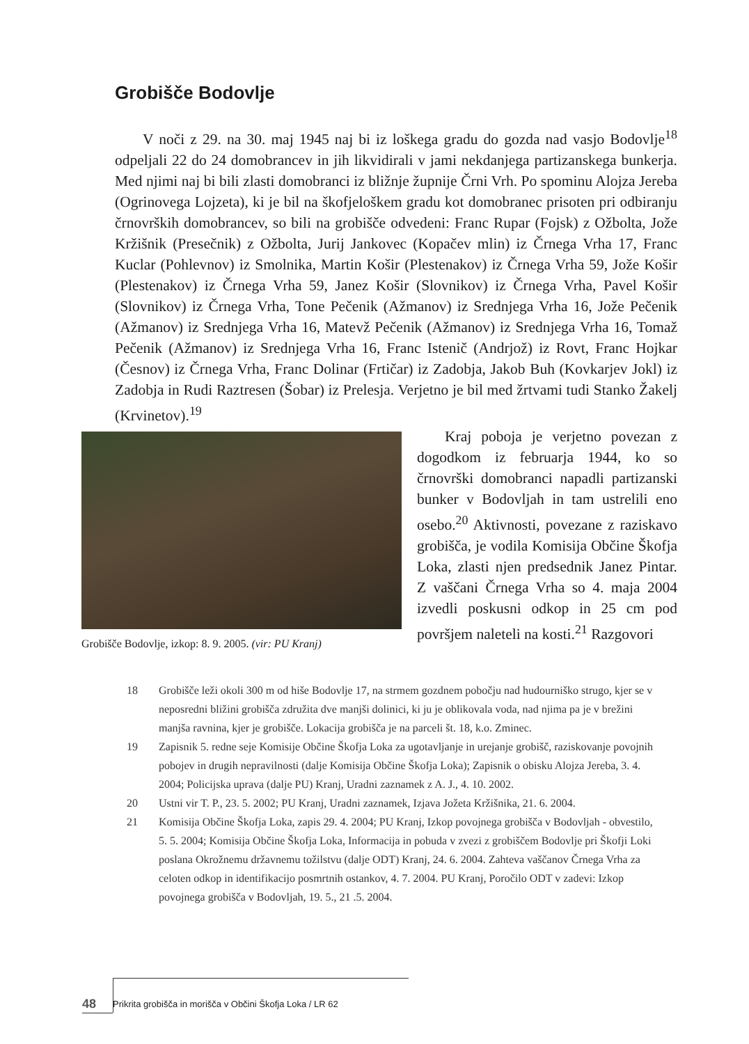Grobišče Bodovlje
V noči z 29. na 30. maj 1945 naj bi iz loškega gradu do gozda nad vasjo Bodovlje<sup>18</sup> odpeljali 22 do 24 domobrancev in jih likvidirali v jami nekdanjega partizanskega bunkerja. Med njimi naj bi bili zlasti domobranci iz bližnje župnije Črni Vrh. Po spominu Alojza Jereba (Ogrinovega Lojzeta), ki je bil na škofjeloškem gradu kot domobranec prisoten pri odbiranju črnovrških domobrancev, so bili na grobišče odvedeni: Franc Rupar (Fojsk) z Ožbolta, Jože Kržišnik (Presečnik) z Ožbolta, Jurij Jankovec (Kopačev mlin) iz Črnega Vrha 17, Franc Kuclar (Pohlevnov) iz Smolnika, Martin Košir (Plestenakov) iz Črnega Vrha 59, Jože Košir (Plestenakov) iz Črnega Vrha 59, Janez Košir (Slovnikov) iz Črnega Vrha, Pavel Košir (Slovnikov) iz Črnega Vrha, Tone Pečenik (Ažmanov) iz Srednjega Vrha 16, Jože Pečenik (Ažmanov) iz Srednjega Vrha 16, Matevž Pečenik (Ažmanov) iz Srednjega Vrha 16, Tomaž Pečenik (Ažmanov) iz Srednjega Vrha 16, Franc Istenič (Andrjož) iz Rovt, Franc Hojkar (Česnov) iz Črnega Vrha, Franc Dolinar (Frtičar) iz Zadobja, Jakob Buh (Kovkarjev Jokl) iz Zadobja in Rudi Raztresen (Šobar) iz Prelesja. Verjetno je bil med žrtvami tudi Stanko Žakelj (Krvinetov).<sup>19</sup>
Grobišče Bodovlje, izkop: 8. 9. 2005. (vir: PU Kranj)
Kraj poboja je verjetno povezan z dogodkom iz februarja 1944, ko so črnovrški domobranci napadli partizanski bunker v Bodovljah in tam ustrelili eno osebo.<sup>20</sup> Aktivnosti, povezane z raziskavo grobišča, je vodila Komisija Občine Škofja Loka, zlasti njen predsednik Janez Pintar. Z vaščani Črnega Vrha so 4. maja 2004 izvedli poskusni odkop in 25 cm pod površjem naleteli na kosti.<sup>21</sup> Razgovori
18 Grobišče leži okoli 300 m od hiše Bodovlje 17, na strmem gozdnem pobočju nad hudourniško strugo, kjer se v neposredni bližini grobišča združita dve manjši dolinici, ki ju je oblikovala voda, nad njima pa je v brežini manjša ravnina, kjer je grobišče. Lokacija grobišča je na parceli št. 18, k.o. Zminec.
19 Zapisnik 5. redne seje Komisije Občine Škofja Loka za ugotavljanje in urejanje grobišč, raziskovanje povojnih pobojev in drugih nepravilnosti (dalje Komisija Občine Škofja Loka); Zapisnik o obisku Alojza Jereba, 3. 4. 2004; Policijska uprava (dalje PU) Kranj, Uradni zaznamek z A. J., 4. 10. 2002.
20 Ustni vir T. P., 23. 5. 2002; PU Kranj, Uradni zaznamek, Izjava Jožeta Kržišnika, 21. 6. 2004.
21 Komisija Občine Škofja Loka, zapis 29. 4. 2004; PU Kranj, Izkop povojnega grobišča v Bodovljah - obvestilo, 5. 5. 2004; Komisija Občine Škofja Loka, Informacija in pobuda v zvezi z grobiščem Bodovlje pri Škofji Loki poslana Okrožnemu državnemu tožilstvu (dalje ODT) Kranj, 24. 6. 2004. Zahteva vaščanov Črnega Vrha za celoten odkop in identifikacijo posmrtnih ostankov, 4. 7. 2004. PU Kranj, Poročilo ODT v zadevi: Izkop povojnega grobišča v Bodovljah, 19. 5., 21 .5. 2004.
48 Prikrita grobišča in morišča v Občini Škofja Loka / LR 62